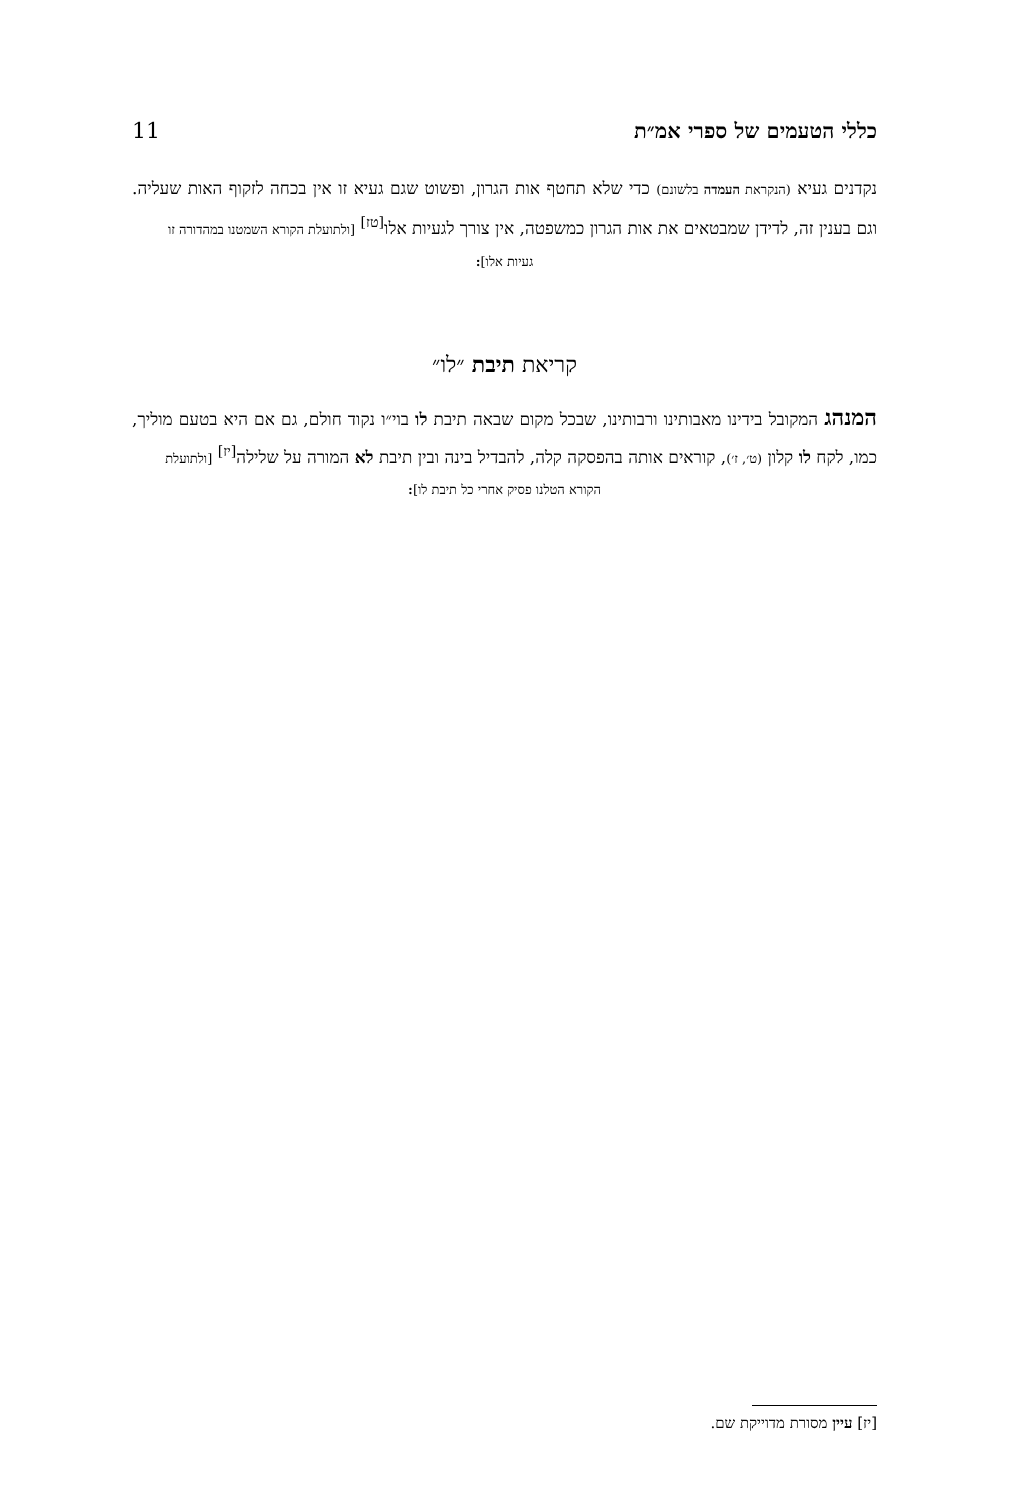כללי הטעמים של ספרי אמ״ת 11
נקדנים געיא (הנקראת העמדה בלשונם) כדי שלא תחטף אות הגרון, ופשוט שגם געיא זו אין בכחה לזקוף האות שעליה. וגם בענין זה, לדידן שמבטאים את אות הגרון כמשפטה, אין צורך לגעיות אלו<sup>[טז]</sup> [ולתועלת הקורא השמטנו במהדורה זו
געיות אלו]:
קריאת תיבת ״לו״
המנהג המקובל בידינו מאבותינו ורבותינו, שבכל מקום שבאה תיבת לו בוי״ו נקוד חולם, גם אם היא בטעם מוליך, כמו, לקח לו קלון (ט׳, ז׳), קוראים אותה בהפסקה קלה, להבדיל בינה ובין תיבת לא המורה על שלילה<sup>[יז]</sup> [ולתועלת
הקורא הטלנו פסיק אחרי כל תיבת לו]:
[יז] עיין מסורת מדוייקת שם.